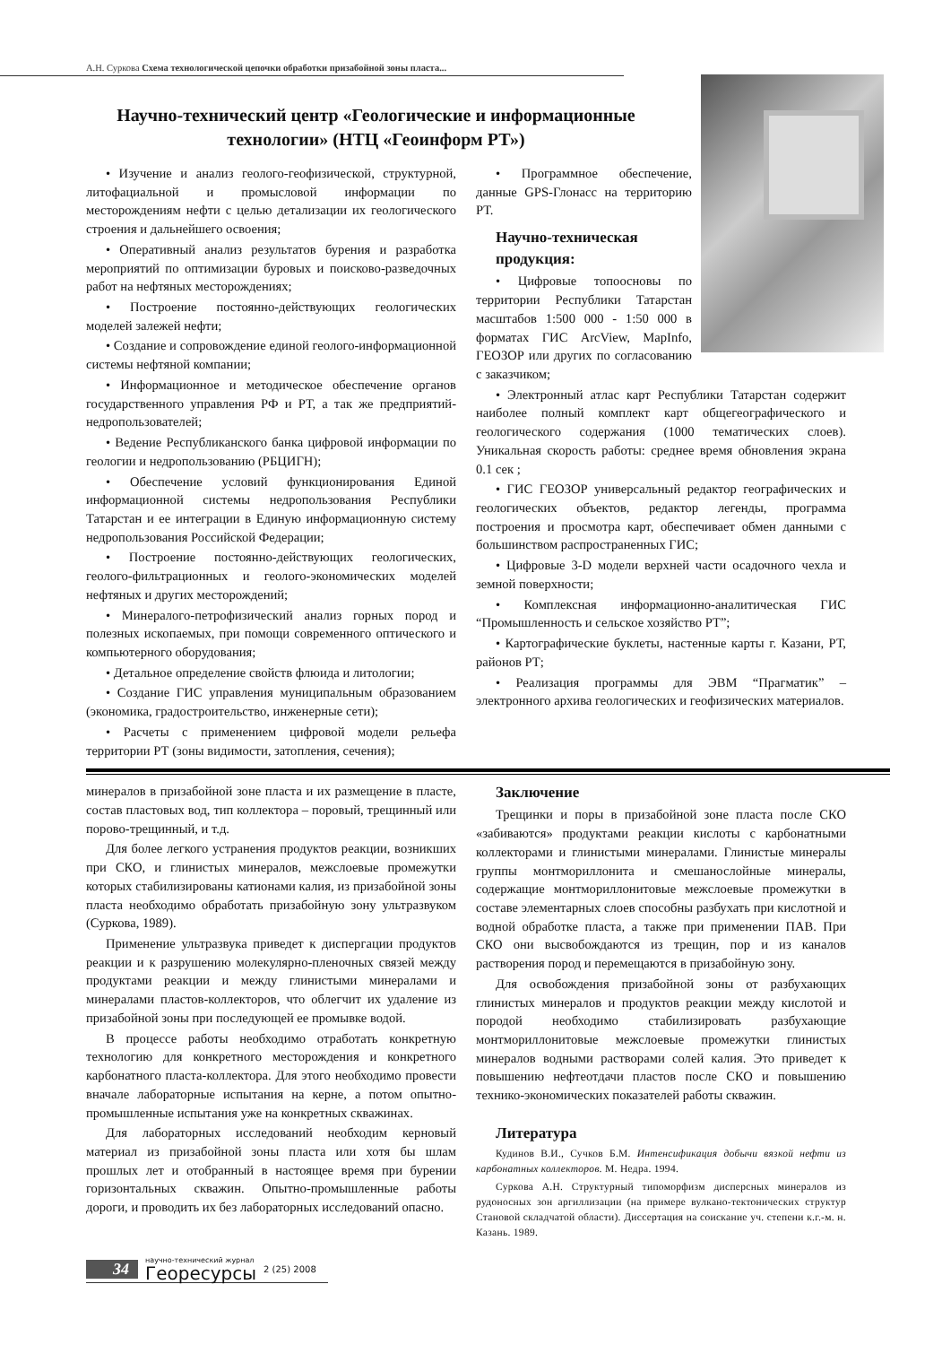А.Н. Суркова Схема технологической цепочки обработки призабойной зоны пласта...
Научно-технический центр «Геологические и информационные технологии» (НТЦ «Геоинформ РТ»)
• Изучение и анализ геолого-геофизической, структурной, литофациальной и промысловой информации по месторождениям нефти с целью детализации их геологического строения и дальнейшего освоения;
• Оперативный анализ результатов бурения и разработка мероприятий по оптимизации буровых и поисково-разведочных работ на нефтяных месторождениях;
• Построение постоянно-действующих геологических моделей залежей нефти;
• Создание и сопровождение единой геолого-информационной системы нефтяной компании;
• Информационное и методическое обеспечение органов государственного управления РФ и РТ, а так же предприятий-недропользователей;
• Ведение Республиканского банка цифровой информации по геологии и недропользованию (РБЦИГН);
• Обеспечение условий функционирования Единой информационной системы недропользования Республики Татарстан и ее интеграции в Единую информационную систему недропользования Российской Федерации;
• Построение постоянно-действующих геологических, геолого-фильтрационных и геолого-экономических моделей нефтяных и других месторождений;
• Минералого-петрофизический анализ горных пород и полезных ископаемых, при помощи современного оптического и компьютерного оборудования;
• Детальное определение свойств флюида и литологии;
• Создание ГИС управления муниципальным образованием (экономика, градостроительство, инженерные сети);
• Расчеты с применением цифровой модели рельефа территории РТ (зоны видимости, затопления, сечения);
• Программное обеспечение, данные GPS-Глонасс на территорию РТ.
Научно-техническая продукция:
• Цифровые топоосновы по территории Республики Татарстан масштабов 1:500 000 - 1:50 000 в форматах ГИС ArcView, MapInfo, ГЕОЗОР или других по согласованию с заказчиком;
• Электронный атлас карт Республики Татарстан содержит наиболее полный комплект карт общегеографического и геологического содержания (1000 тематических слоев). Уникальная скорость работы: среднее время обновления экрана 0.1 сек ;
• ГИС ГЕОЗОР универсальный редактор географических и геологических объектов, редактор легенды, программа построения и просмотра карт, обеспечивает обмен данными с большинством распространенных ГИС;
• Цифровые 3-D модели верхней части осадочного чехла и земной поверхности;
• Комплексная информационно-аналитическая ГИС “Промышленность и сельское хозяйство РТ”;
• Картографические буклеты, настенные карты г. Казани, РТ, районов РТ;
• Реализация программы для ЭВМ “Прагматик” – электронного архива геологических и геофизических материалов.
минералов в призабойной зоне пласта и их размещение в пласте, состав пластовых вод, тип коллектора – поровый, трещинный или порово-трещинный, и т.д.
Для более легкого устранения продуктов реакции, возникших при СКО, и глинистых минералов, межслоевые промежутки которых стабилизированы катионами калия, из призабойной зоны пласта необходимо обработать призабойную зону ультразвуком (Суркова, 1989).
Применение ультразвука приведет к диспергации продуктов реакции и к разрушению молекулярно-пленочных связей между продуктами реакции и между глинистыми минералами и минералами пластов-коллекторов, что облегчит их удаление из призабойной зоны при последующей ее промывке водой.
В процессе работы необходимо отработать конкретную технологию для конкретного месторождения и конкретного карбонатного пласта-коллектора. Для этого необходимо провести вначале лабораторные испытания на керне, а потом опытно-промышленные испытания уже на конкретных скважинах.
Для лабораторных исследований необходим керновый материал из призабойной зоны пласта или хотя бы шлам прошлых лет и отобранный в настоящее время при бурении горизонтальных скважин. Опытно-промышленные работы дороги, и проводить их без лабораторных исследований опасно.
Заключение
Трещинки и поры в призабойной зоне пласта после СКО «забиваются» продуктами реакции кислоты с карбонатными коллекторами и глинистыми минералами. Глинистые минералы группы монтмориллонита и смешанослойные минералы, содержащие монтмориллонитовые межслоевые промежутки в составе элементарных слоев способны разбухать при кислотной и водной обработке пласта, а также при применении ПАВ. При СКО они высвобождаются из трещин, пор и из каналов растворения пород и перемещаются в призабойную зону.
Для освобождения призабойной зоны от разбухающих глинистых минералов и продуктов реакции между кислотой и породой необходимо стабилизировать разбухающие монтмориллонитовые межслоевые промежутки глинистых минералов водными растворами солей калия. Это приведет к повышению нефтеотдачи пластов после СКО и повышению технико-экономических показателей работы скважин.
Литература
Кудинов В.И., Сучков Б.М. Интенсификация добычи вязкой нефти из карбонатных коллекторов. М. Недра. 1994.
Суркова А.Н. Структурный типоморфизм дисперсных минералов из рудоносных зон аргиллизации (на примере вулкано-тектонических структур Становой складчатой области). Диссертация на соискание уч. степени к.г.-м. н. Казань. 1989.
34 научно-технический журнал
Георесурсы 2 (25) 2008